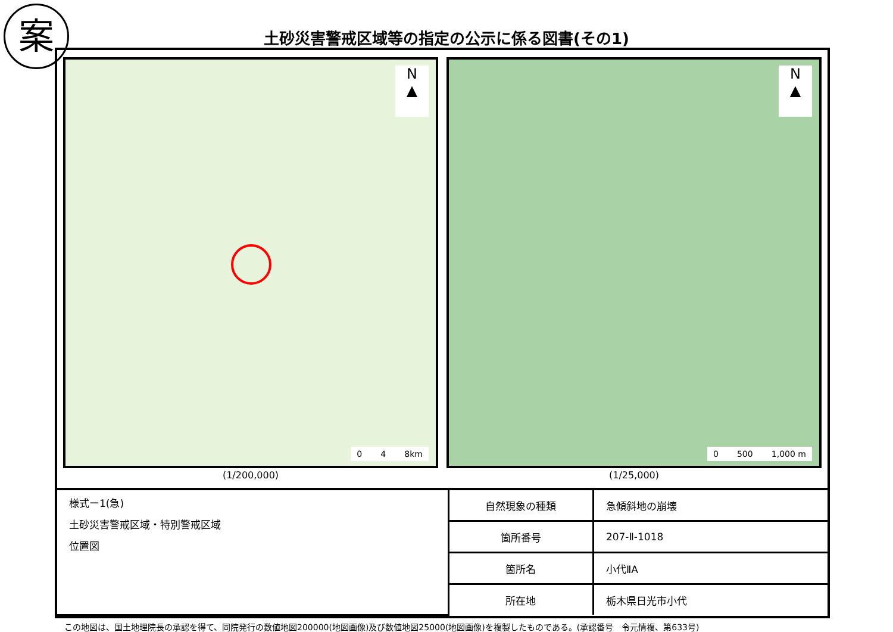案
土砂災害警戒区域等の指定の公示に係る図書(その1)
N
▲
0 4 8km
(1/200,000)
N
▲
0 500 1,000 m
(1/25,000)
| 様式ー1(急) 土砂災害警戒区域・特別警戒区域 位置図 | 自然現象の種類 | 急傾斜地の崩壊 |
| | 箇所番号 | 207-Ⅱ-1018 |
| | 箇所名 | 小代ⅡA |
| | 所在地 | 栃木県日光市小代 |
この地図は、国土地理院長の承認を得て、同院発行の数値地図200000(地図画像)及び数値地図25000(地図画像)を複製したものである。(承認番号　令元情複、第633号)